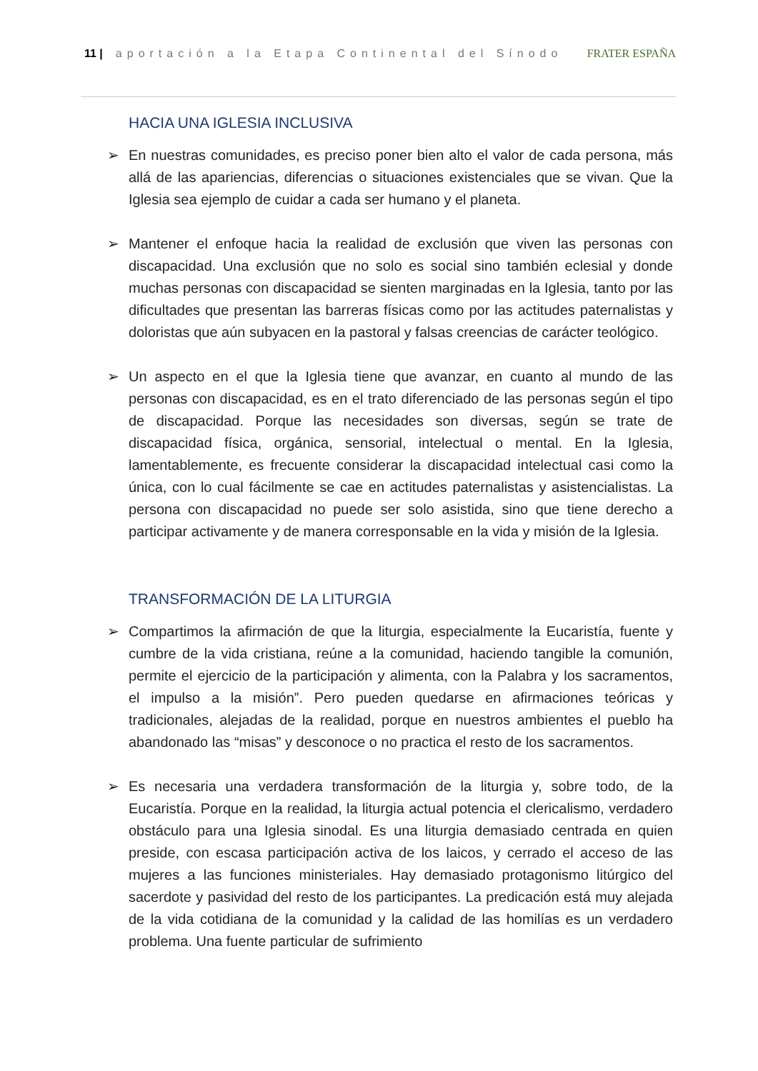11 | aportación a la Etapa Continental del Sínodo
FRATER ESPAÑA
HACIA UNA IGLESIA INCLUSIVA
➢ En nuestras comunidades, es preciso poner bien alto el valor de cada persona, más allá de las apariencias, diferencias o situaciones existenciales que se vivan. Que la Iglesia sea ejemplo de cuidar a cada ser humano y el planeta.
➢ Mantener el enfoque hacia la realidad de exclusión que viven las personas con discapacidad. Una exclusión que no solo es social sino también eclesial y donde muchas personas con discapacidad se sienten marginadas en la Iglesia, tanto por las dificultades que presentan las barreras físicas como por las actitudes paternalistas y doloristas que aún subyacen en la pastoral y falsas creencias de carácter teológico.
➢ Un aspecto en el que la Iglesia tiene que avanzar, en cuanto al mundo de las personas con discapacidad, es en el trato diferenciado de las personas según el tipo de discapacidad. Porque las necesidades son diversas, según se trate de discapacidad física, orgánica, sensorial, intelectual o mental. En la Iglesia, lamentablemente, es frecuente considerar la discapacidad intelectual casi como la única, con lo cual fácilmente se cae en actitudes paternalistas y asistencialistas. La persona con discapacidad no puede ser solo asistida, sino que tiene derecho a participar activamente y de manera corresponsable en la vida y misión de la Iglesia.
TRANSFORMACIÓN DE LA LITURGIA
➢ Compartimos la afirmación de que la liturgia, especialmente la Eucaristía, fuente y cumbre de la vida cristiana, reúne a la comunidad, haciendo tangible la comunión, permite el ejercicio de la participación y alimenta, con la Palabra y los sacramentos, el impulso a la misión”. Pero pueden quedarse en afirmaciones teóricas y tradicionales, alejadas de la realidad, porque en nuestros ambientes el pueblo ha abandonado las “misas” y desconoce o no practica el resto de los sacramentos.
➢ Es necesaria una verdadera transformación de la liturgia y, sobre todo, de la Eucaristía. Porque en la realidad, la liturgia actual potencia el clericalismo, verdadero obstáculo para una Iglesia sinodal. Es una liturgia demasiado centrada en quien preside, con escasa participación activa de los laicos, y cerrado el acceso de las mujeres a las funciones ministeriales. Hay demasiado protagonismo litúrgico del sacerdote y pasividad del resto de los participantes. La predicación está muy alejada de la vida cotidiana de la comunidad y la calidad de las homilías es un verdadero problema. Una fuente particular de sufrimiento